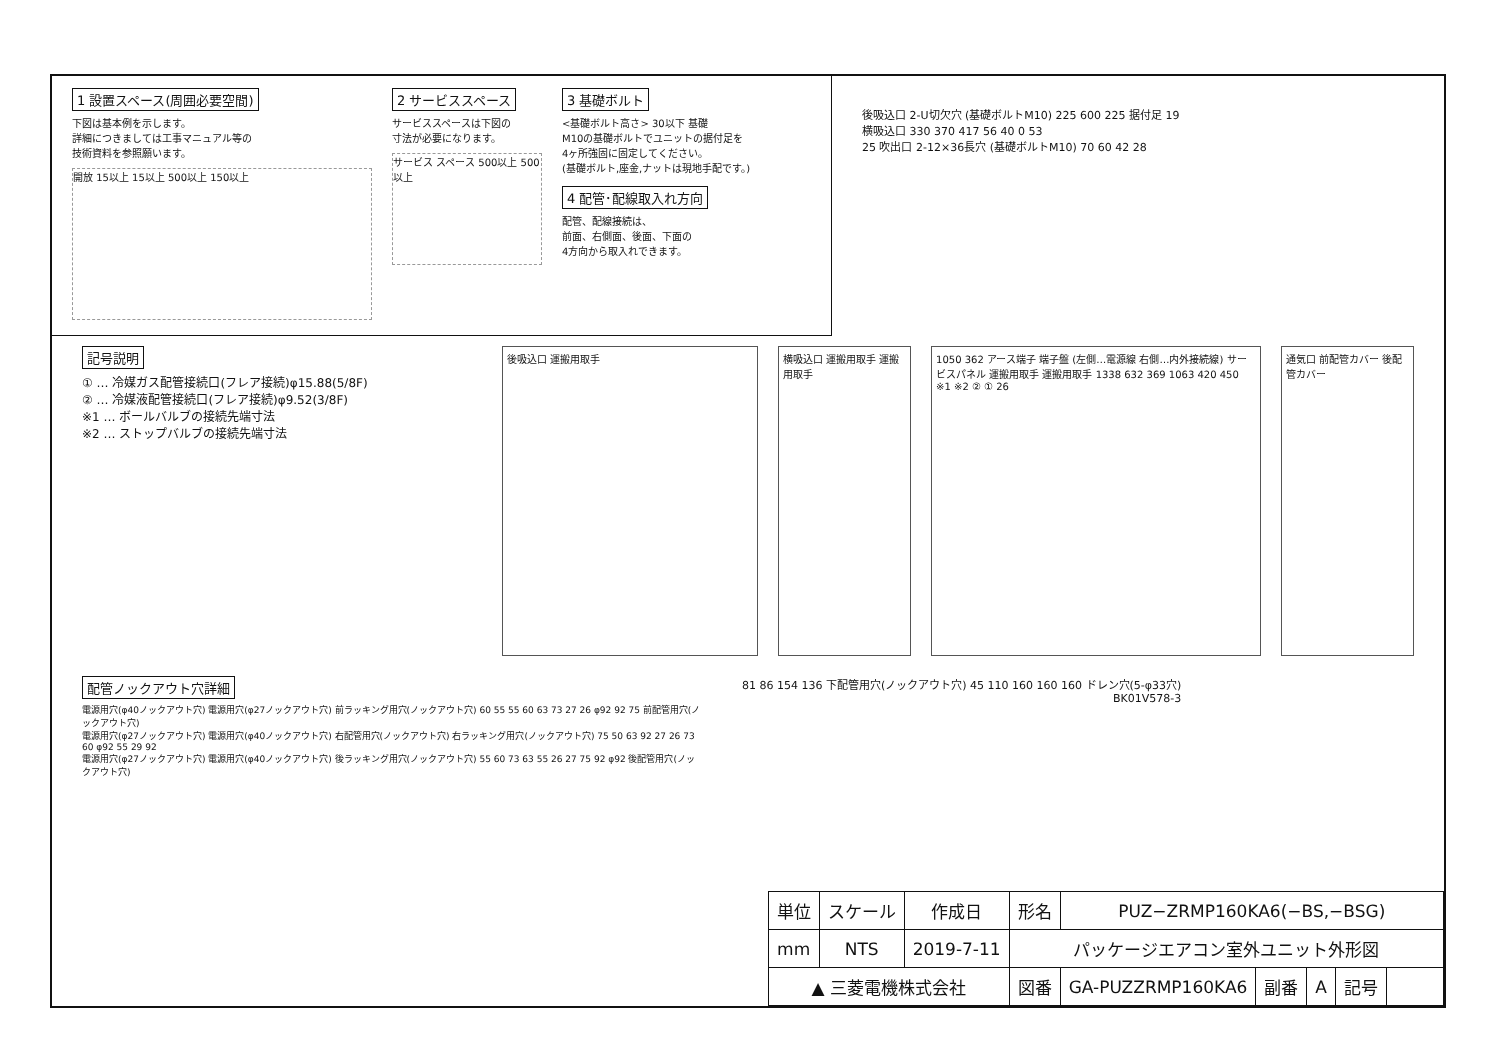1 設置スペース(周囲必要空間)
下図は基本例を示します。
詳細につきましては工事マニュアル等の
技術資料を参照願います。
開放 15以上 15以上 500以上 150以上
2 サービススペース
サービススペースは下図の
寸法が必要になります。
サービス スペース 500以上 500以上
3 基礎ボルト
<基礎ボルト高さ> 30以下 基礎
M10の基礎ボルトでユニットの据付足を
4ヶ所強固に固定してください。
(基礎ボルト,座金,ナットは現地手配です。)
4 配管･配線取入れ方向
配管、配線接続は、
前面、右側面、後面、下面の
4方向から取入れできます。
後吸込口 2-U切欠穴 (基礎ボルトM10) 225 600 225 据付足 19
横吸込口 330 370 417 56 40 0 53
25 吹出口 2-12×36長穴 (基礎ボルトM10) 70 60 42 28
記号説明
① … 冷媒ガス配管接続口(フレア接続)φ15.88(5/8F)
② … 冷媒液配管接続口(フレア接続)φ9.52(3/8F)
※1 … ボールバルブの接続先端寸法
※2 … ストップバルブの接続先端寸法
後吸込口 運搬用取手 横吸込口 運搬用取手 運搬用取手 1050 362 アース端子 端子盤 (左側…電源線 右側…内外接続線) サービスパネル 運搬用取手 運搬用取手 1338 632 369 1063 420 450 ※1 ※2 ② ① 26
通気口 前配管カバー 後配管カバー
配管ノックアウト穴詳細
電源用穴(φ40ノックアウト穴) 電源用穴(φ27ノックアウト穴) 前ラッキング用穴(ノックアウト穴) 60 55 55 60 63 73 27 26 φ92 92 75 前配管用穴(ノックアウト穴)
電源用穴(φ27ノックアウト穴) 電源用穴(φ40ノックアウト穴) 右配管用穴(ノックアウト穴) 右ラッキング用穴(ノックアウト穴) 75 50 63 92 27 26 73 60 φ92 55 29 92
電源用穴(φ27ノックアウト穴) 電源用穴(φ40ノックアウト穴) 後ラッキング用穴(ノックアウト穴) 55 60 73 63 55 26 27 75 92 φ92 後配管用穴(ノックアウト穴)
81 86 154 136 下配管用穴(ノックアウト穴) 45 110 160 160 160 ドレン穴(5-φ33穴)
BK01V578-3
| 単位 | スケール | 作成日 | 形名 | PUZ−ZRMP160KA6(−BS,−BSG) | | | | |
| mm | NTS | 2019-7-11 | パッケージエアコン室外ユニット外形図 | | | | | |
| ▲ 三菱電機株式会社 | | | 図番 | GA-PUZZRMP160KA6 | 副番 | A | 記号 | |